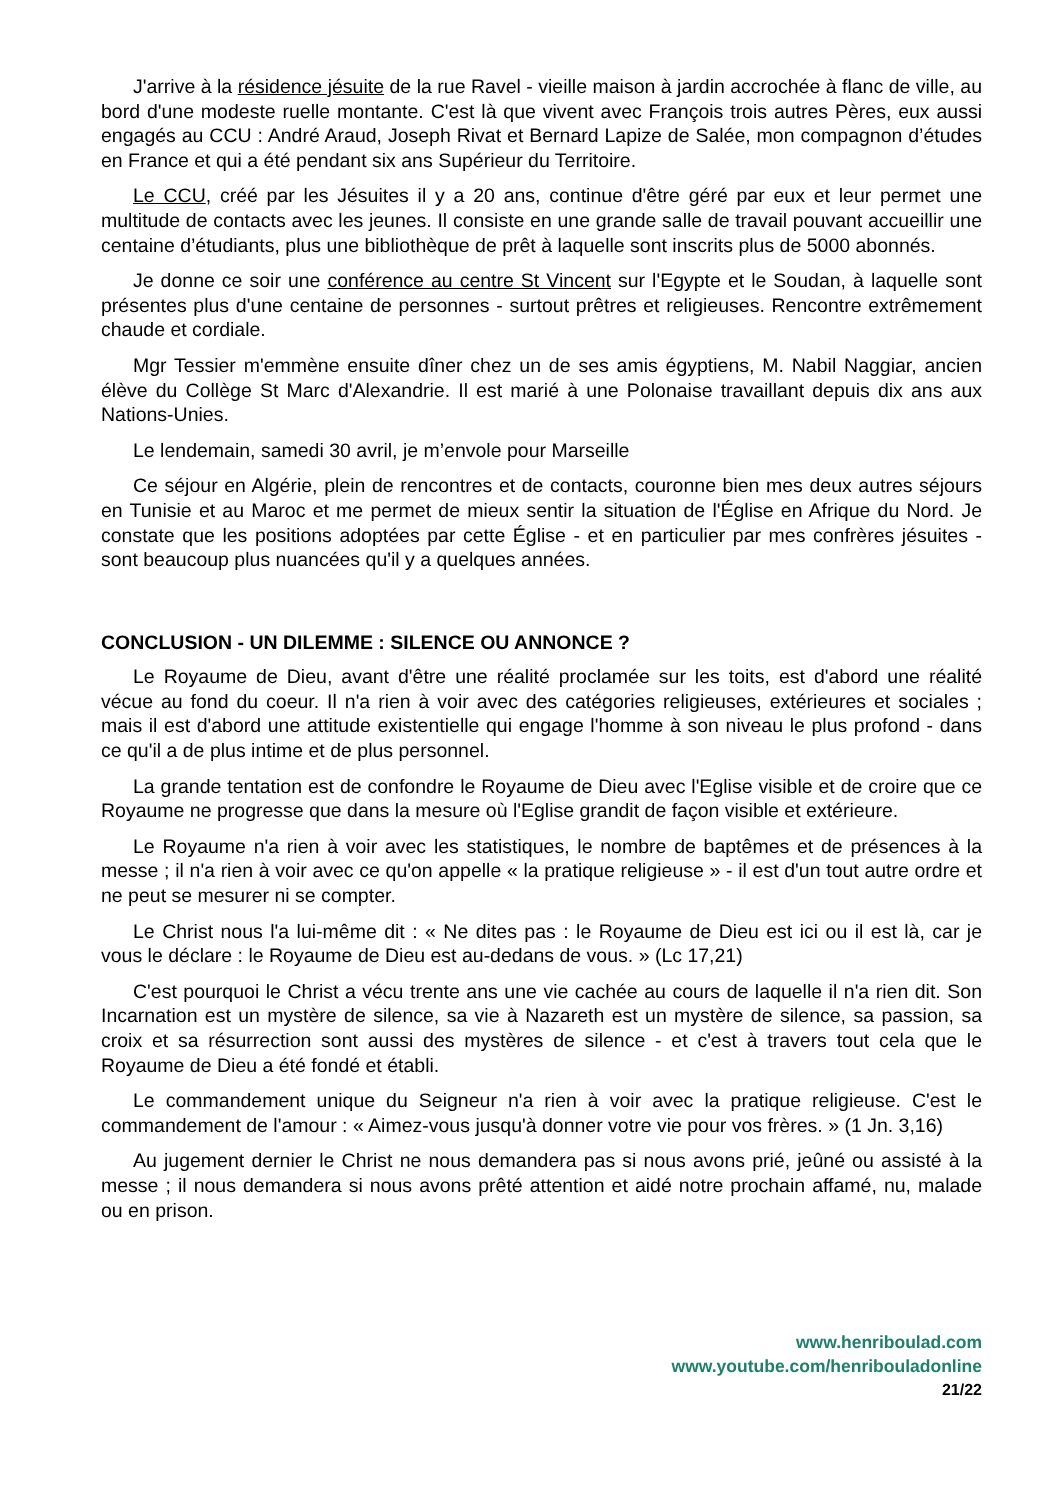J'arrive à la résidence jésuite de la rue Ravel - vieille maison à jardin accrochée à flanc de ville, au bord d'une modeste ruelle montante. C'est là que vivent avec François trois autres Pères, eux aussi engagés au CCU : André Araud, Joseph Rivat et Bernard Lapize de Salée, mon compagnon d’études en France et qui a été pendant six ans Supérieur du Territoire.
Le CCU, créé par les Jésuites il y a 20 ans, continue d'être géré par eux et leur permet une multitude de contacts avec les jeunes. Il consiste en une grande salle de travail pouvant accueillir une centaine d’étudiants, plus une bibliothèque de prêt à laquelle sont inscrits plus de 5000 abonnés.
Je donne ce soir une conférence au centre St Vincent sur l'Egypte et le Soudan, à laquelle sont présentes plus d'une centaine de personnes - surtout prêtres et religieuses. Rencontre extrêmement chaude et cordiale.
Mgr Tessier m'emmène ensuite dîner chez un de ses amis égyptiens, M. Nabil Naggiar, ancien élève du Collège St Marc d'Alexandrie. Il est marié à une Polonaise travaillant depuis dix ans aux Nations-Unies.
Le lendemain, samedi 30 avril, je m’envole pour Marseille
Ce séjour en Algérie, plein de rencontres et de contacts, couronne bien mes deux autres séjours en Tunisie et au Maroc et me permet de mieux sentir la situation de l'Église en Afrique du Nord. Je constate que les positions adoptées par cette Église - et en particulier par mes confrères jésuites - sont beaucoup plus nuancées qu'il y a quelques années.
CONCLUSION - UN DILEMME : SILENCE OU ANNONCE ?
Le Royaume de Dieu, avant d'être une réalité proclamée sur les toits, est d'abord une réalité vécue au fond du coeur. Il n'a rien à voir avec des catégories religieuses, extérieures et sociales ; mais il est d'abord une attitude existentielle qui engage l'homme à son niveau le plus profond - dans ce qu'il a de plus intime et de plus personnel.
La grande tentation est de confondre le Royaume de Dieu avec l'Eglise visible et de croire que ce Royaume ne progresse que dans la mesure où l'Eglise grandit de façon visible et extérieure.
Le Royaume n'a rien à voir avec les statistiques, le nombre de baptêmes et de présences à la messe ; il n'a rien à voir avec ce qu'on appelle « la pratique religieuse » - il est d'un tout autre ordre et ne peut se mesurer ni se compter.
Le Christ nous l'a lui-même dit : « Ne dites pas : le Royaume de Dieu est ici ou il est là, car je vous le déclare : le Royaume de Dieu est au-dedans de vous. » (Lc 17,21)
C'est pourquoi le Christ a vécu trente ans une vie cachée au cours de laquelle il n'a rien dit. Son Incarnation est un mystère de silence, sa vie à Nazareth est un mystère de silence, sa passion, sa croix et sa résurrection sont aussi des mystères de silence - et c'est à travers tout cela que le Royaume de Dieu a été fondé et établi.
Le commandement unique du Seigneur n'a rien à voir avec la pratique religieuse. C'est le commandement de l'amour : « Aimez-vous jusqu'à donner votre vie pour vos frères. » (1 Jn. 3,16)
Au jugement dernier le Christ ne nous demandera pas si nous avons prié, jeûné ou assisté à la messe ; il nous demandera si nous avons prêté attention et aidé notre prochain affamé, nu, malade ou en prison.
www.henriboulad.com
www.youtube.com/henribouladonline
21/22